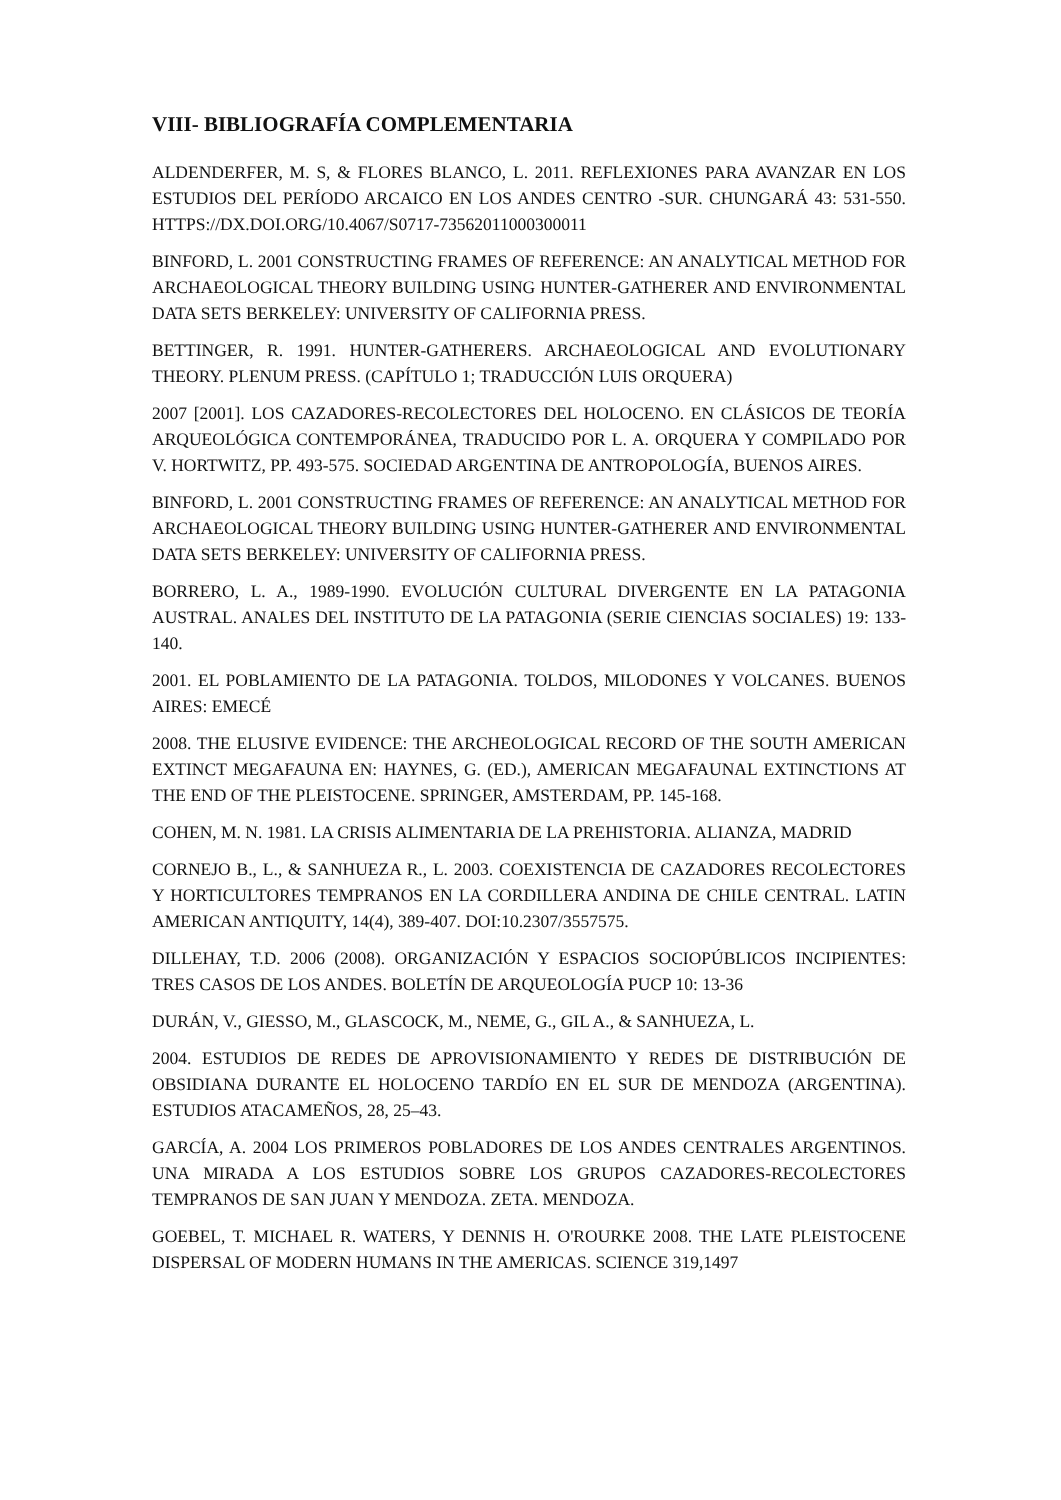VIII- BIBLIOGRAFÍA COMPLEMENTARIA
ALDENDERFER, M. S, & FLORES BLANCO, L. 2011. REFLEXIONES PARA AVANZAR EN LOS ESTUDIOS DEL PERÍODO ARCAICO EN LOS ANDES CENTRO -SUR. CHUNGARÁ 43: 531-550. HTTPS://DX.DOI.ORG/10.4067/S0717-73562011000300011
BINFORD, L. 2001 CONSTRUCTING FRAMES OF REFERENCE: AN ANALYTICAL METHOD FOR ARCHAEOLOGICAL THEORY BUILDING USING HUNTER-GATHERER AND ENVIRONMENTAL DATA SETS BERKELEY: UNIVERSITY OF CALIFORNIA PRESS.
BETTINGER, R. 1991. HUNTER-GATHERERS. ARCHAEOLOGICAL AND EVOLUTIONARY THEORY. PLENUM PRESS. (CAPÍTULO 1; TRADUCCIÓN LUIS ORQUERA)
2007 [2001]. LOS CAZADORES-RECOLECTORES DEL HOLOCENO. EN CLÁSICOS DE TEORÍA ARQUEOLÓGICA CONTEMPORÁNEA, TRADUCIDO POR L. A. ORQUERA Y COMPILADO POR V. HORTWITZ, PP. 493-575. SOCIEDAD ARGENTINA DE ANTROPOLOGÍA, BUENOS AIRES.
BINFORD, L. 2001 CONSTRUCTING FRAMES OF REFERENCE: AN ANALYTICAL METHOD FOR ARCHAEOLOGICAL THEORY BUILDING USING HUNTER-GATHERER AND ENVIRONMENTAL DATA SETS BERKELEY: UNIVERSITY OF CALIFORNIA PRESS.
BORRERO, L. A., 1989-1990. EVOLUCIÓN CULTURAL DIVERGENTE EN LA PATAGONIA AUSTRAL. ANALES DEL INSTITUTO DE LA PATAGONIA (SERIE CIENCIAS SOCIALES) 19: 133-140.
2001. EL POBLAMIENTO DE LA PATAGONIA. TOLDOS, MILODONES Y VOLCANES. BUENOS AIRES: EMECÉ
2008. THE ELUSIVE EVIDENCE: THE ARCHEOLOGICAL RECORD OF THE SOUTH AMERICAN EXTINCT MEGAFAUNA EN: HAYNES, G. (ED.), AMERICAN MEGAFAUNAL EXTINCTIONS AT THE END OF THE PLEISTOCENE. SPRINGER, AMSTERDAM, PP. 145-168.
COHEN, M. N. 1981. LA CRISIS ALIMENTARIA DE LA PREHISTORIA. ALIANZA, MADRID
CORNEJO B., L., & SANHUEZA R., L. 2003. COEXISTENCIA DE CAZADORES RECOLECTORES Y HORTICULTORES TEMPRANOS EN LA CORDILLERA ANDINA DE CHILE CENTRAL. LATIN AMERICAN ANTIQUITY, 14(4), 389-407. DOI:10.2307/3557575.
DILLEHAY, T.D. 2006 (2008). ORGANIZACIÓN Y ESPACIOS SOCIOPÚBLICOS INCIPIENTES: TRES CASOS DE LOS ANDES. BOLETÍN DE ARQUEOLOGÍA PUCP 10: 13-36
DURÁN, V., GIESSO, M., GLASCOCK, M., NEME, G., GIL A., & SANHUEZA, L.
2004. ESTUDIOS DE REDES DE APROVISIONAMIENTO Y REDES DE DISTRIBUCIÓN DE OBSIDIANA DURANTE EL HOLOCENO TARDÍO EN EL SUR DE MENDOZA (ARGENTINA). ESTUDIOS ATACAMEÑOS, 28, 25–43.
GARCÍA, A. 2004 LOS PRIMEROS POBLADORES DE LOS ANDES CENTRALES ARGENTINOS. UNA MIRADA A LOS ESTUDIOS SOBRE LOS GRUPOS CAZADORES-RECOLECTORES TEMPRANOS DE SAN JUAN Y MENDOZA. ZETA. MENDOZA.
GOEBEL, T. MICHAEL R. WATERS, Y DENNIS H. O'ROURKE 2008. THE LATE PLEISTOCENE DISPERSAL OF MODERN HUMANS IN THE AMERICAS. SCIENCE 319,1497